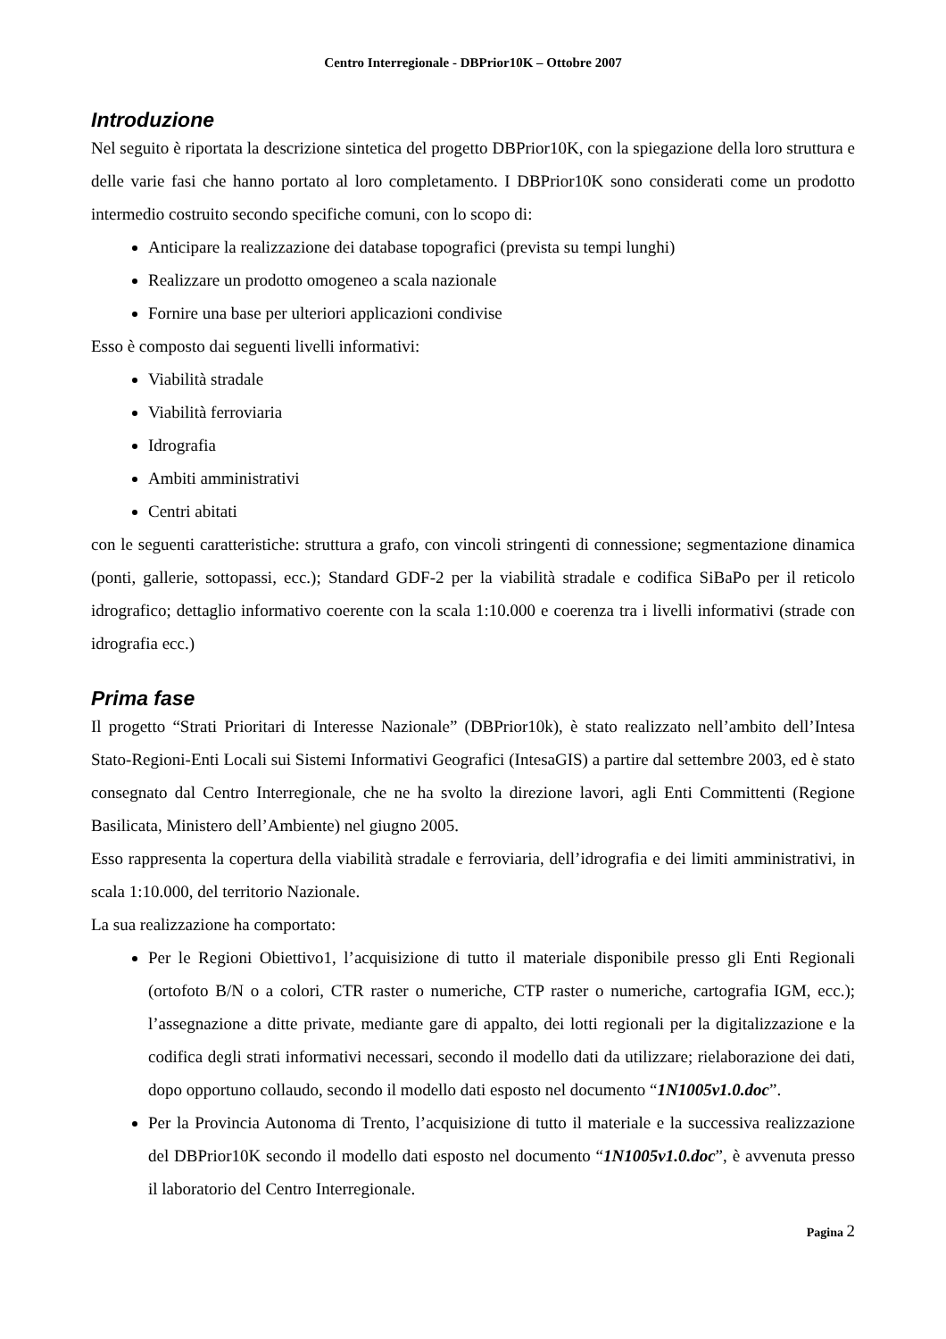Centro Interregionale - DBPrior10K – Ottobre 2007
Introduzione
Nel seguito è riportata la descrizione sintetica del progetto DBPrior10K, con la spiegazione della loro struttura e delle varie fasi che hanno portato al loro completamento. I DBPrior10K sono considerati come un prodotto intermedio costruito secondo specifiche comuni, con lo scopo di:
Anticipare la realizzazione dei database topografici (prevista su tempi lunghi)
Realizzare un prodotto omogeneo a scala nazionale
Fornire una base per ulteriori applicazioni condivise
Esso è composto dai seguenti livelli informativi:
Viabilità stradale
Viabilità ferroviaria
Idrografia
Ambiti amministrativi
Centri abitati
con le seguenti caratteristiche: struttura a grafo, con vincoli stringenti di connessione; segmentazione dinamica (ponti, gallerie, sottopassi, ecc.); Standard GDF-2 per la viabilità stradale e codifica SiBaPo per il reticolo idrografico; dettaglio informativo coerente con la scala 1:10.000 e coerenza tra i livelli informativi (strade con idrografia ecc.)
Prima fase
Il progetto “Strati Prioritari di Interesse Nazionale” (DBPrior10k), è stato realizzato nell’ambito dell’Intesa Stato-Regioni-Enti Locali sui Sistemi Informativi Geografici (IntesaGIS) a partire dal settembre 2003, ed è stato consegnato dal Centro Interregionale, che ne ha svolto la direzione lavori, agli Enti Committenti (Regione Basilicata, Ministero dell’Ambiente) nel giugno 2005.
Esso rappresenta la copertura della viabilità stradale e ferroviaria, dell’idrografia e dei limiti amministrativi, in scala 1:10.000, del territorio Nazionale.
La sua realizzazione ha comportato:
Per le Regioni Obiettivo1, l’acquisizione di tutto il materiale disponibile presso gli Enti Regionali (ortofoto B/N o a colori, CTR raster o numeriche, CTP raster o numeriche, cartografia IGM, ecc.); l’assegnazione a ditte private, mediante gare di appalto, dei lotti regionali per la digitalizzazione e la codifica degli strati informativi necessari, secondo il modello dati da utilizzare; rielaborazione dei dati, dopo opportuno collaudo, secondo il modello dati esposto nel documento “1N1005v1.0.doc”.
Per la Provincia Autonoma di Trento, l’acquisizione di tutto il materiale e la successiva realizzazione del DBPrior10K secondo il modello dati esposto nel documento “1N1005v1.0.doc”, è avvenuta presso il laboratorio del Centro Interregionale.
Pagina 2